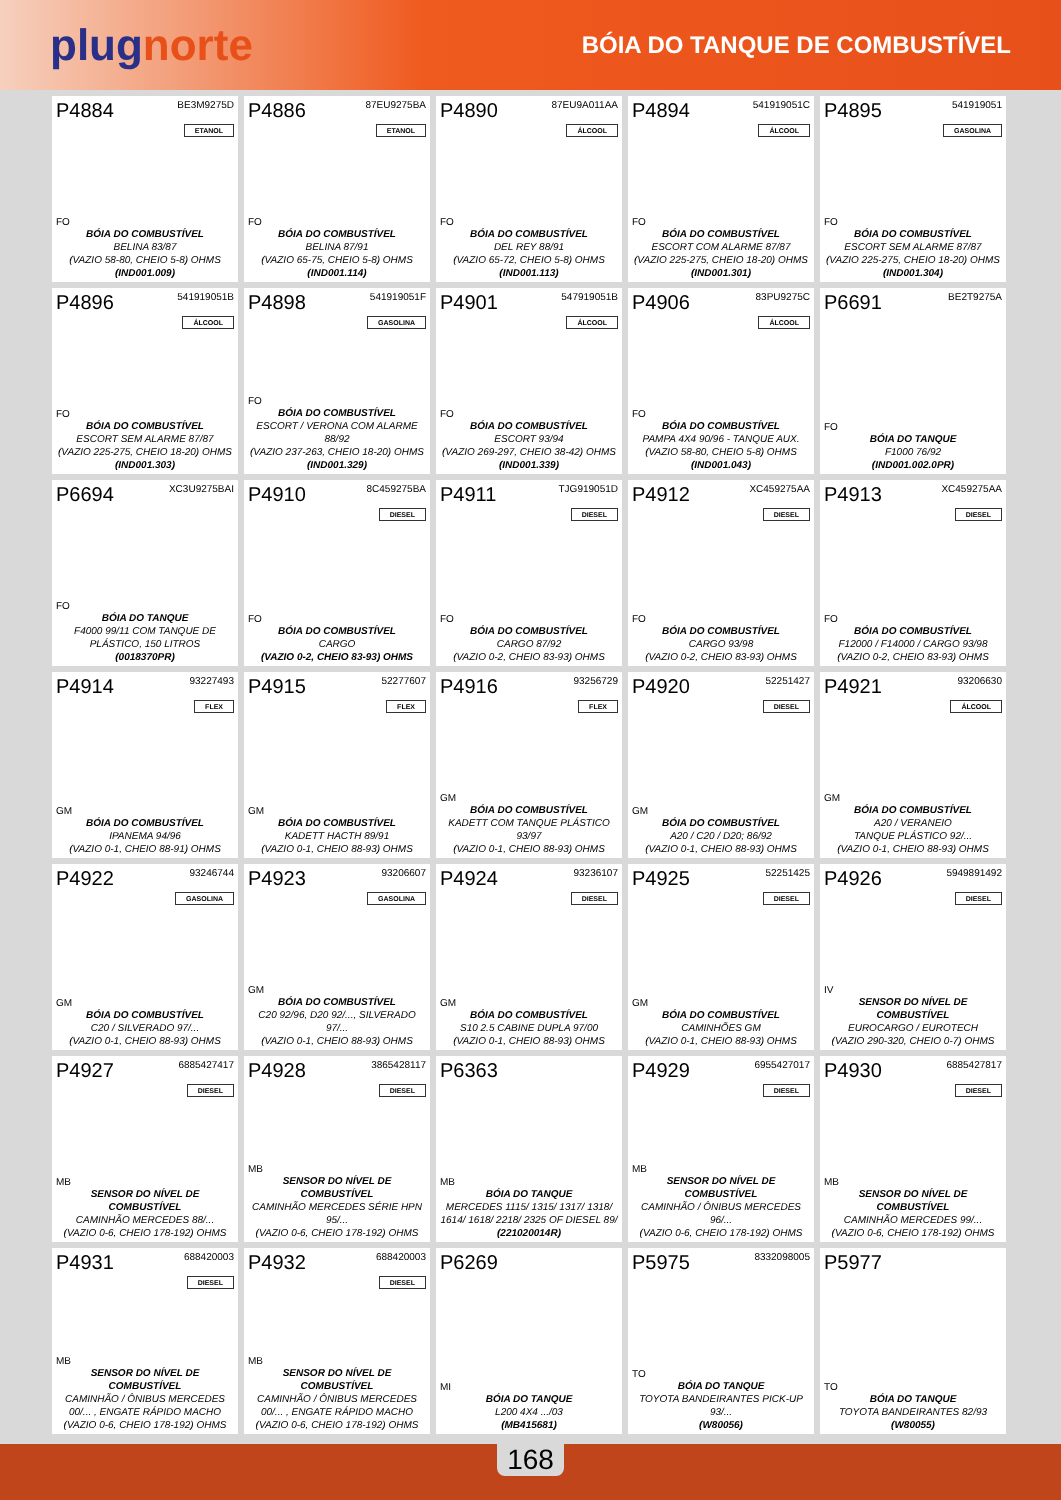plugnorte
BÓIA DO TANQUE DE COMBUSTÍVEL
P4884 BE3M9275D
ETANOL
FO
BÓIA DO COMBUSTÍVEL
BELINA 83/87
(VAZIO 58-80, CHEIO 5-8) OHMS
(IND001.009)
P4886 87EU9275BA
ETANOL
FO
BÓIA DO COMBUSTÍVEL
BELINA 87/91
(VAZIO 65-75, CHEIO 5-8) OHMS
(IND001.114)
P4890 87EU9A011AA
ÁLCOOL
FO
BÓIA DO COMBUSTÍVEL
DEL REY 88/91
(VAZIO 65-72, CHEIO 5-8) OHMS
(IND001.113)
P4894 541919051C
ÁLCOOL
FO
BÓIA DO COMBUSTÍVEL
ESCORT COM ALARME 87/87
(VAZIO 225-275, CHEIO 18-20) OHMS
(IND001.301)
P4895 541919051
GASOLINA
FO
BÓIA DO COMBUSTÍVEL
ESCORT SEM ALARME 87/87
(VAZIO 225-275, CHEIO 18-20) OHMS
(IND001.304)
P4896 541919051B
ÁLCOOL
FO
BÓIA DO COMBUSTÍVEL
ESCORT SEM ALARME 87/87
(VAZIO 225-275, CHEIO 18-20) OHMS
(IND001.303)
P4898 541919051F
GASOLINA
FO
BÓIA DO COMBUSTÍVEL
ESCORT / VERONA COM ALARME 88/92
(VAZIO 237-263, CHEIO 18-20) OHMS
(IND001.329)
P4901 547919051B
ÁLCOOL
FO
BÓIA DO COMBUSTÍVEL
ESCORT 93/94
(VAZIO 269-297, CHEIO 38-42) OHMS
(IND001.339)
P4906 83PU9275C
ÁLCOOL
FO
BÓIA DO COMBUSTÍVEL
PAMPA 4X4 90/96 - TANQUE AUX.
(VAZIO 58-80, CHEIO 5-8) OHMS
(IND001.043)
P6691 BE2T9275A
FO
BÓIA DO TANQUE
F1000 76/92
(IND001.002.0PR)
P6694 XC3U9275BAI
FO
BÓIA DO TANQUE
F4000 99/11 COM TANQUE DE PLÁSTICO, 150 LITROS
(0018370PR)
P4910 8C459275BA
DIESEL
FO
BÓIA DO COMBUSTÍVEL
CARGO
(VAZIO 0-2, CHEIO 83-93) OHMS
P4911 TJG919051D
DIESEL
FO
BÓIA DO COMBUSTÍVEL
CARGO 87/92
(VAZIO 0-2, CHEIO 83-93) OHMS
P4912 XC459275AA
DIESEL
FO
BÓIA DO COMBUSTÍVEL
CARGO 93/98
(VAZIO 0-2, CHEIO 83-93) OHMS
P4913 XC459275AA
DIESEL
FO
BÓIA DO COMBUSTÍVEL
F12000 / F14000 / CARGO 93/98
(VAZIO 0-2, CHEIO 83-93) OHMS
P4914 93227493
FLEX
GM
BÓIA DO COMBUSTÍVEL
IPANEMA 94/96
(VAZIO 0-1, CHEIO 88-91) OHMS
P4915 52277607
FLEX
GM
BÓIA DO COMBUSTÍVEL
KADETT HACTH 89/91
(VAZIO 0-1, CHEIO 88-93) OHMS
P4916 93256729
FLEX
GM
BÓIA DO COMBUSTÍVEL
KADETT COM TANQUE PLÁSTICO 93/97
(VAZIO 0-1, CHEIO 88-93) OHMS
P4920 52251427
DIESEL
GM
BÓIA DO COMBUSTÍVEL
A20 / C20 / D20; 86/92
(VAZIO 0-1, CHEIO 88-93) OHMS
P4921 93206630
ÁLCOOL
GM
BÓIA DO COMBUSTÍVEL
A20 / VERANEIO
TANQUE PLÁSTICO 92/...
(VAZIO 0-1, CHEIO 88-93) OHMS
P4922 93246744
GASOLINA
GM
BÓIA DO COMBUSTÍVEL
C20 / SILVERADO 97/...
(VAZIO 0-1, CHEIO 88-93) OHMS
P4923 93206607
GASOLINA
GM
BÓIA DO COMBUSTÍVEL
C20 92/96, D20 92/..., SILVERADO 97/...
(VAZIO 0-1, CHEIO 88-93) OHMS
P4924 93236107
DIESEL
GM
BÓIA DO COMBUSTÍVEL
S10 2.5 CABINE DUPLA 97/00
(VAZIO 0-1, CHEIO 88-93) OHMS
P4925 52251425
DIESEL
GM
BÓIA DO COMBUSTÍVEL
CAMINHÕES GM
(VAZIO 0-1, CHEIO 88-93) OHMS
P4926 5949891492
DIESEL
IV
SENSOR DO NÍVEL DE COMBUSTÍVEL
EUROCARGO / EUROTECH
(VAZIO 290-320, CHEIO 0-7) OHMS
P4927 6885427417
DIESEL
MB
SENSOR DO NÍVEL DE COMBUSTÍVEL
CAMINHÃO MERCEDES 88/...
(VAZIO 0-6, CHEIO 178-192) OHMS
P4928 3865428117
DIESEL
MB
SENSOR DO NÍVEL DE COMBUSTÍVEL
CAMINHÃO MERCEDES SÉRIE HPN 95/...
(VAZIO 0-6, CHEIO 178-192) OHMS
P6363
MB
BÓIA DO TANQUE
MERCEDES 1115/ 1315/ 1317/ 1318/ 1614/ 1618/ 2218/ 2325 OF DIESEL 89/
(221020014R)
P4929 6955427017
DIESEL
MB
SENSOR DO NÍVEL DE COMBUSTÍVEL
CAMINHÃO / ÔNIBUS MERCEDES 96/...
(VAZIO 0-6, CHEIO 178-192) OHMS
P4930 6885427817
DIESEL
MB
SENSOR DO NÍVEL DE COMBUSTÍVEL
CAMINHÃO MERCEDES 99/...
(VAZIO 0-6, CHEIO 178-192) OHMS
P4931 688420003
DIESEL
MB
SENSOR DO NÍVEL DE COMBUSTÍVEL
CAMINHÃO / ÔNIBUS MERCEDES 00/... , ENGATE RÁPIDO MACHO
(VAZIO 0-6, CHEIO 178-192) OHMS
P4932 688420003
DIESEL
MB
SENSOR DO NÍVEL DE COMBUSTÍVEL
CAMINHÃO / ÔNIBUS MERCEDES 00/... , ENGATE RÁPIDO MACHO
(VAZIO 0-6, CHEIO 178-192) OHMS
P6269
MI
BÓIA DO TANQUE
L200 4X4 .../03
(MB415681)
P5975 8332098005
TO
BÓIA DO TANQUE
TOYOTA BANDEIRANTES PICK-UP 93/...
(W80056)
P5977
TO
BÓIA DO TANQUE
TOYOTA BANDEIRANTES 82/93
(W80055)
168